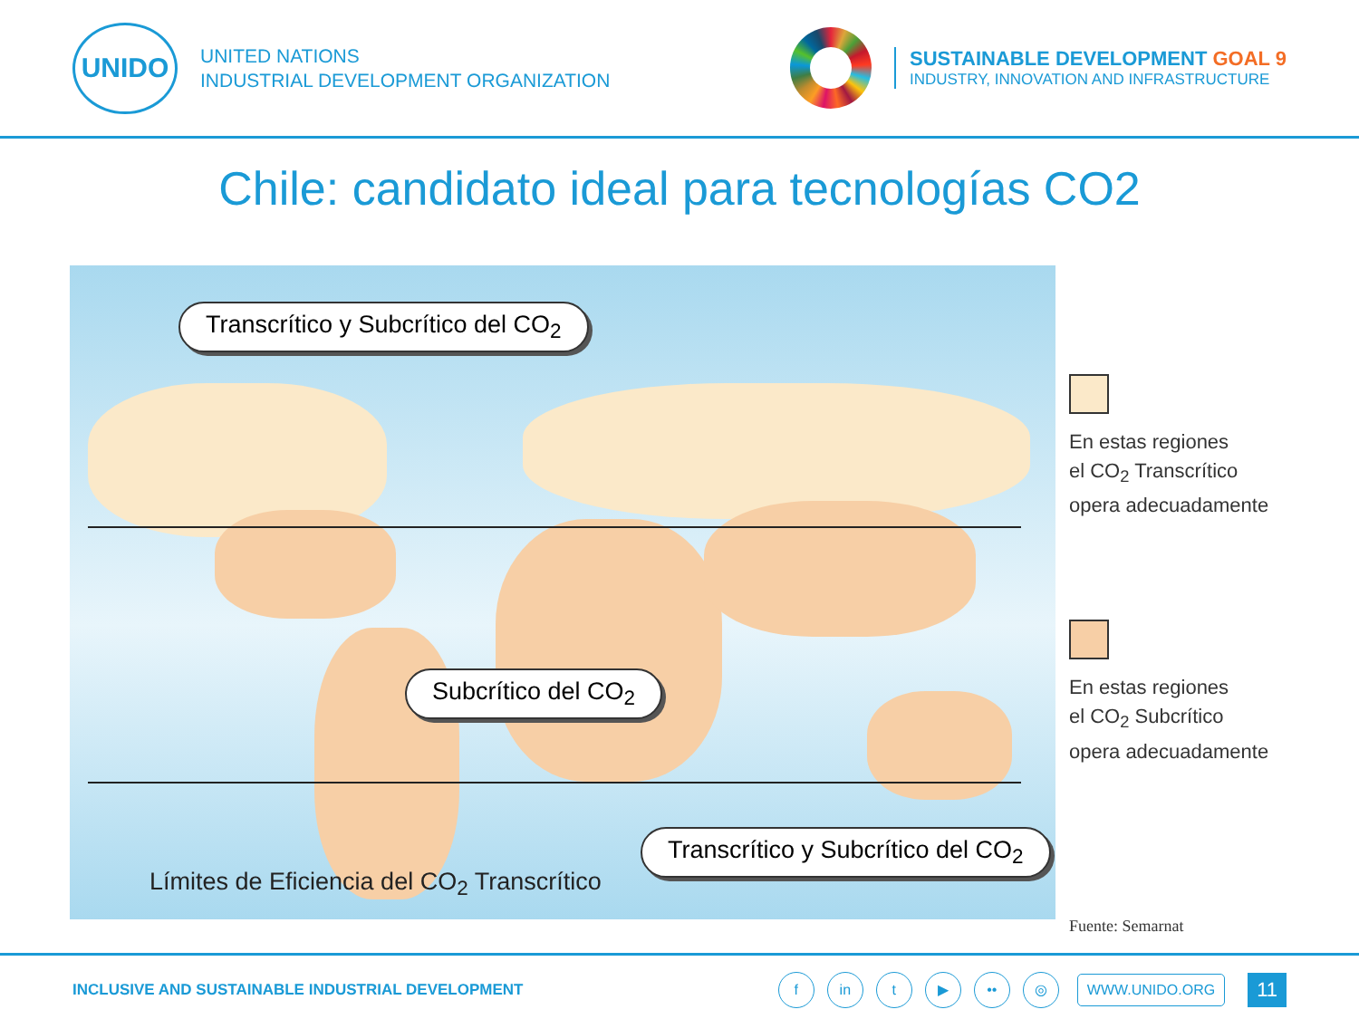UNIDO
UNITED NATIONS
INDUSTRIAL DEVELOPMENT ORGANIZATION
SUSTAINABLE DEVELOPMENT GOAL 9
INDUSTRY, INNOVATION AND INFRASTRUCTURE
Chile: candidato ideal para tecnologías CO2
Transcrítico y Subcrítico del CO<sub>2</sub>
Subcrítico del CO<sub>2</sub>
Transcrítico y Subcrítico del CO<sub>2</sub>
Límites de Eficiencia del CO<sub>2</sub> Transcrítico
En estas regiones
el CO<sub>2</sub> Transcrítico
opera adecuadamente
En estas regiones
el CO<sub>2</sub> Subcrítico
opera adecuadamente
Fuente: Semarnat
INCLUSIVE AND SUSTAINABLE INDUSTRIAL DEVELOPMENT
fin t ▶ •• ◎ WWW.UNIDO.ORG 11